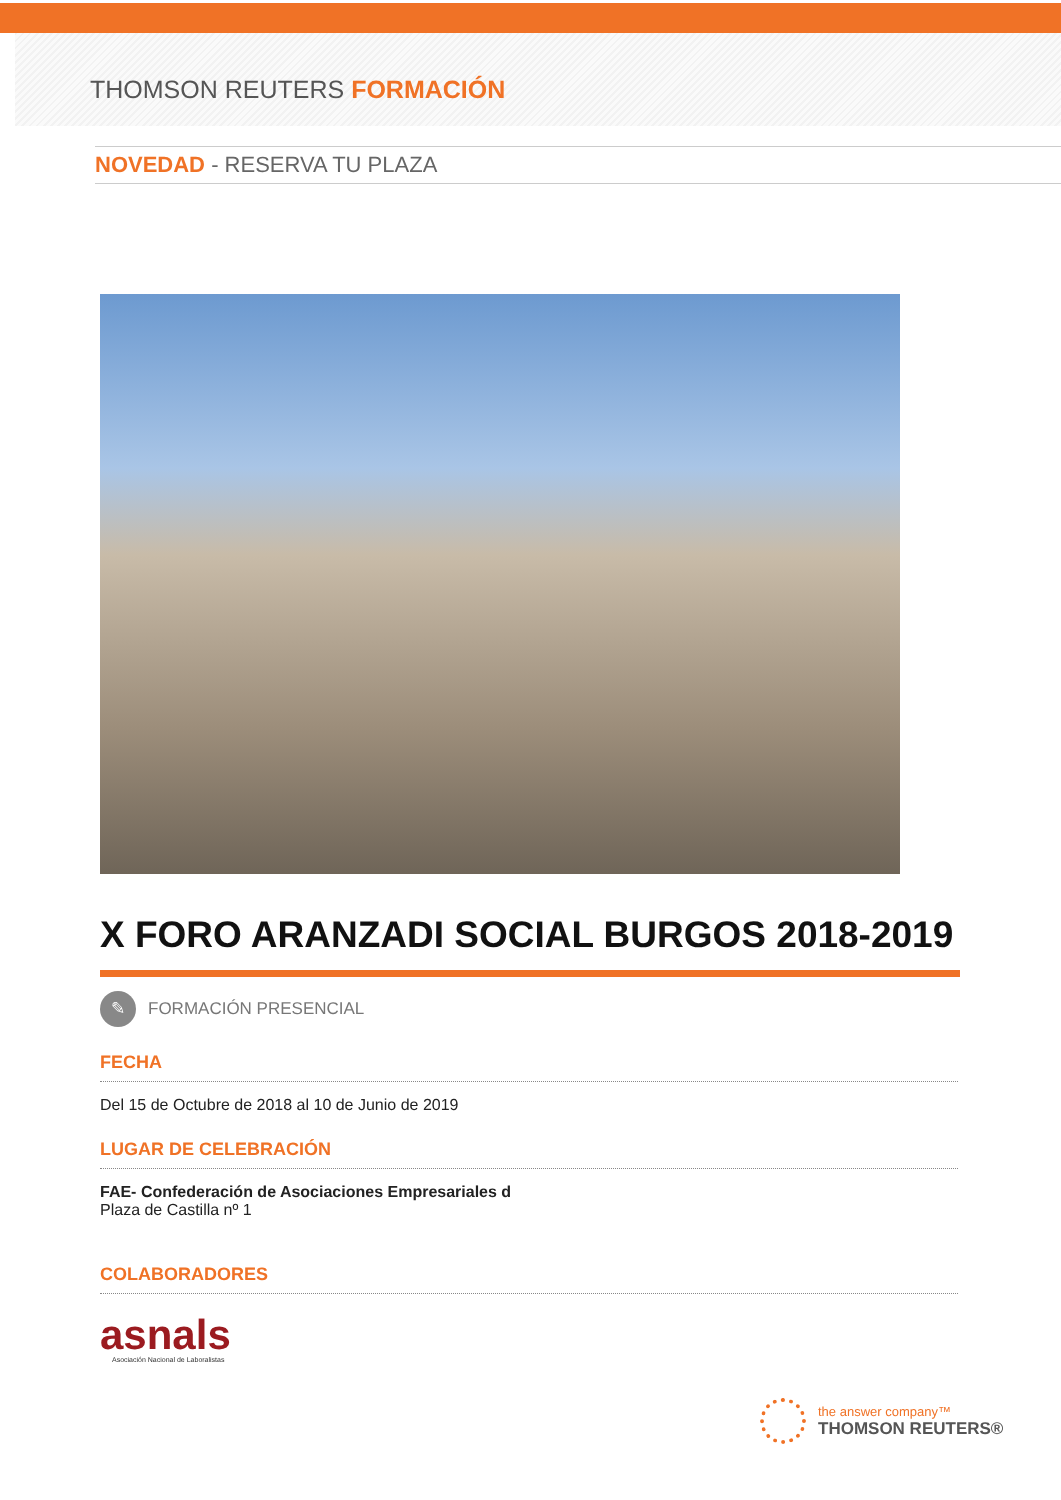THOMSON REUTERS FORMACIÓN
NOVEDAD - RESERVA TU PLAZA
X FORO ARANZADI SOCIAL BURGOS 2018-2019
✎
FORMACIÓN PRESENCIAL
FECHA
Del 15 de Octubre de 2018 al 10 de Junio de 2019
LUGAR DE CELEBRACIÓN
FAE- Confederación de Asociaciones Empresariales d
Plaza de Castilla nº 1
COLABORADORES
asnals
Asociación Nacional de Laboralistas
the answer company™
THOMSON REUTERS®